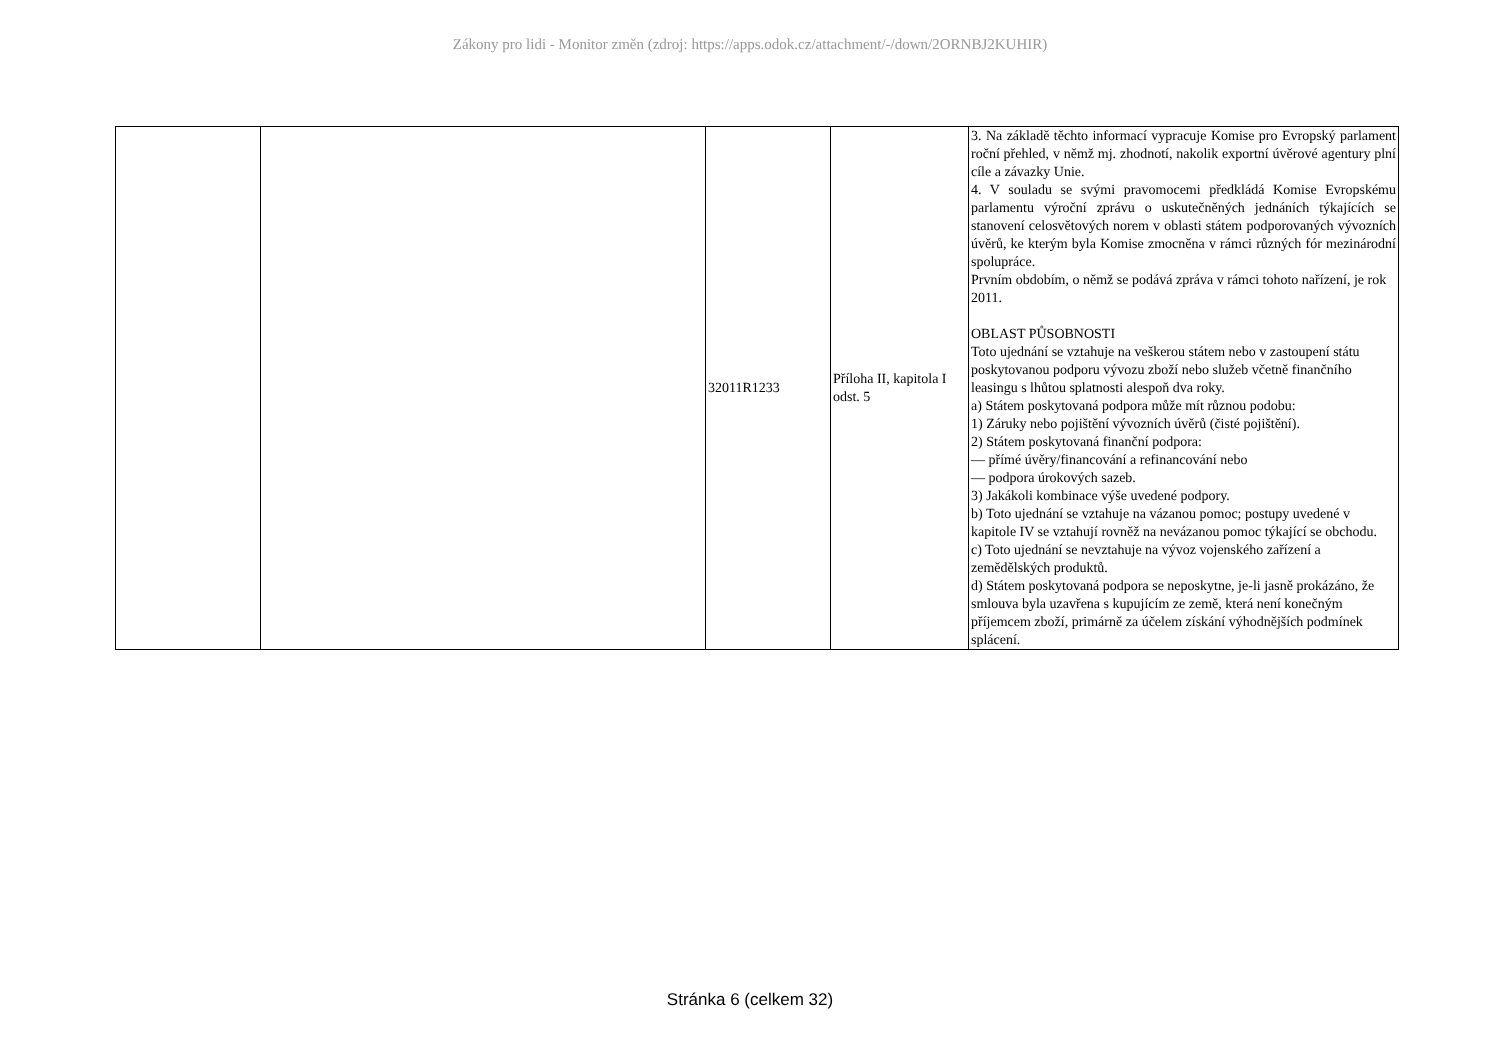Zákony pro lidi - Monitor změn (zdroj: https://apps.odok.cz/attachment/-/down/2ORNBJ2KUHIR)
| | | 32011R1233 | Příloha II, kapitola I odst. 5 | 3. Na základě těchto informací vypracuje Komise pro Evropský parlament roční přehled, v němž mj. zhodnotí, nakolik exportní úvěrové agentury plní cíle a závazky Unie. 4. V souladu se svými pravomocemi předkládá Komise Evropskému parlamentu výroční zprávu o uskutečněných jednáních týkajících se stanovení celosvětových norem v oblasti státem podporovaných vývozních úvěrů, ke kterým byla Komise zmocněna v rámci různých fór mezinárodní spolupráce. Prvním obdobím, o němž se podává zpráva v rámci tohoto nařízení, je rok 2011. OBLAST PŮSOBNOSTI Toto ujednání se vztahuje na veškerou státem nebo v zastoupení státu poskytovanou podporu vývozu zboží nebo služeb včetně finančního leasingu s lhůtou splatnosti alespoň dva roky. a) Státem poskytovaná podpora může mít různou podobu: 1) Záruky nebo pojištění vývozních úvěrů (čisté pojištění). 2) Státem poskytovaná finanční podpora: — přímé úvěry/financování a refinancování nebo — podpora úrokových sazeb. 3) Jakákoli kombinace výše uvedené podpory. b) Toto ujednání se vztahuje na vázanou pomoc; postupy uvedené v kapitole IV se vztahují rovněž na nevázanou pomoc týkající se obchodu. c) Toto ujednání se nevztahuje na vývoz vojenského zařízení a zemědělských produktů. d) Státem poskytovaná podpora se neposkytne, je-li jasně prokázáno, že smlouva byla uzavřena s kupujícím ze země, která není konečným příjemcem zboží, primárně za účelem získání výhodnějších podmínek splácení. |
Stránka 6 (celkem 32)